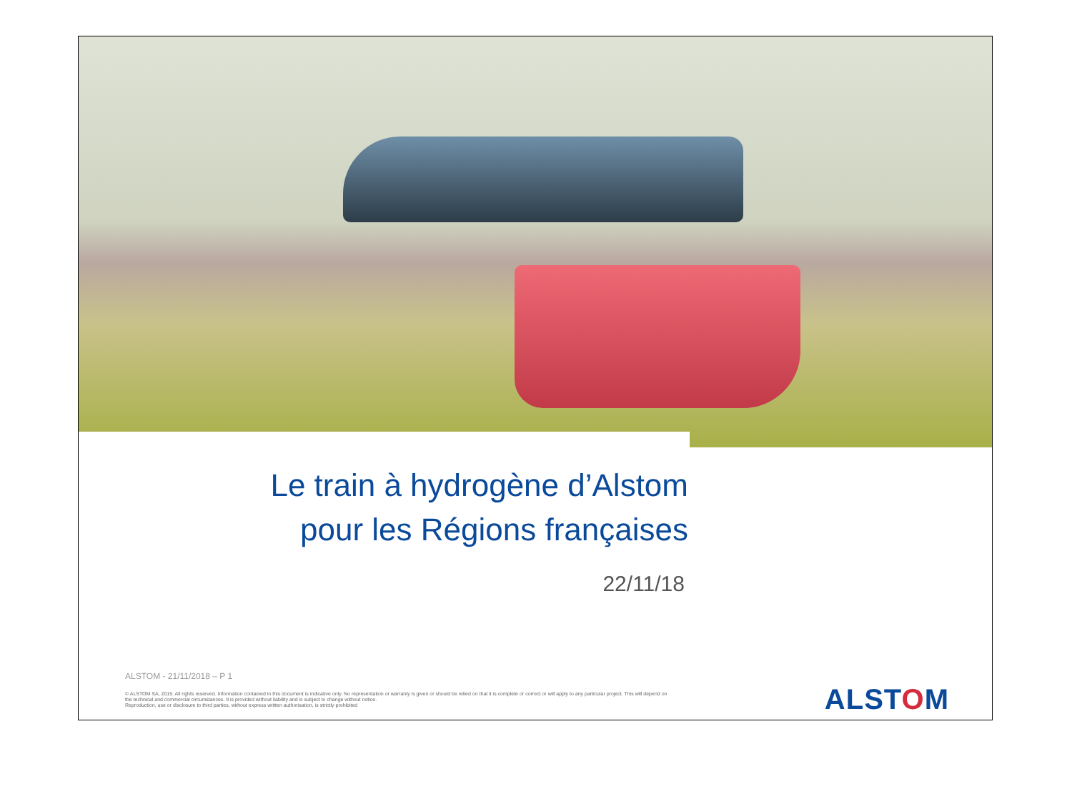Le train à hydrogène d’Alstom
pour les Régions françaises
22/11/18
ALSTOM - 21/11/2018 – P 1
© ALSTOM SA, 2015. All rights reserved. Information contained in this document is indicative only. No representation or warranty is given or should be relied on that it is complete or correct or will apply to any particular project. This will depend on the technical and commercial circumstances. It is provided without liability and is subject to change without notice.
Reproduction, use or disclosure to third parties, without express written authorisation, is strictly prohibited
ALSTOM